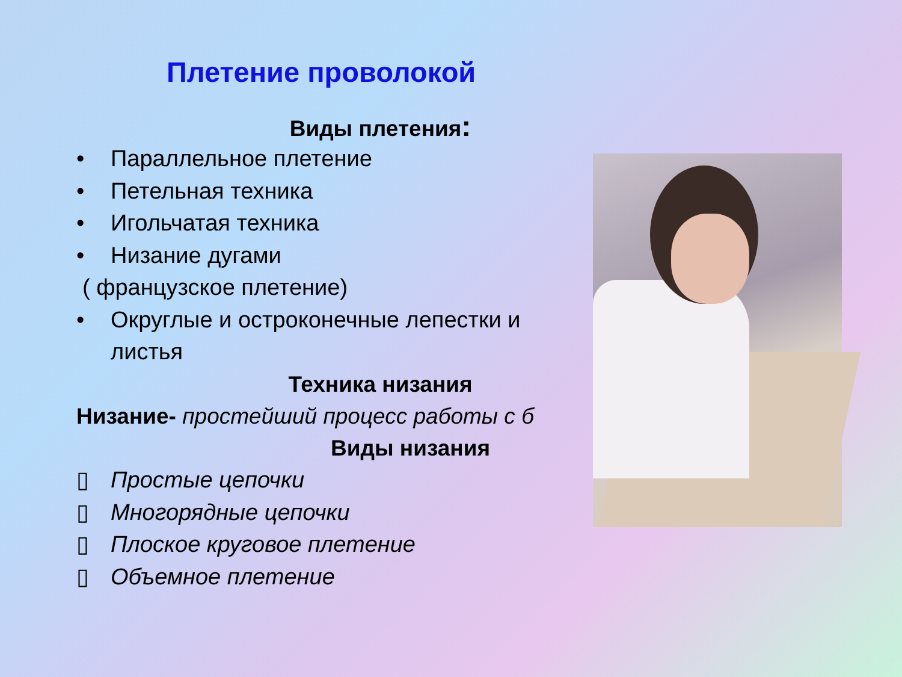Плетение проволокой
Виды плетения:
• Параллельное плетение
• Петельная техника
• Игольчатая техника
• Низание дугами
( французское плетение)
• Округлые и остроконечные лепестки и
листья
Техника низания
Низание- простейший процесс работы с б
Виды низания
▯ Простые цепочки
▯ Многорядные цепочки
▯ Плоское круговое плетение
▯ Объемное плетение